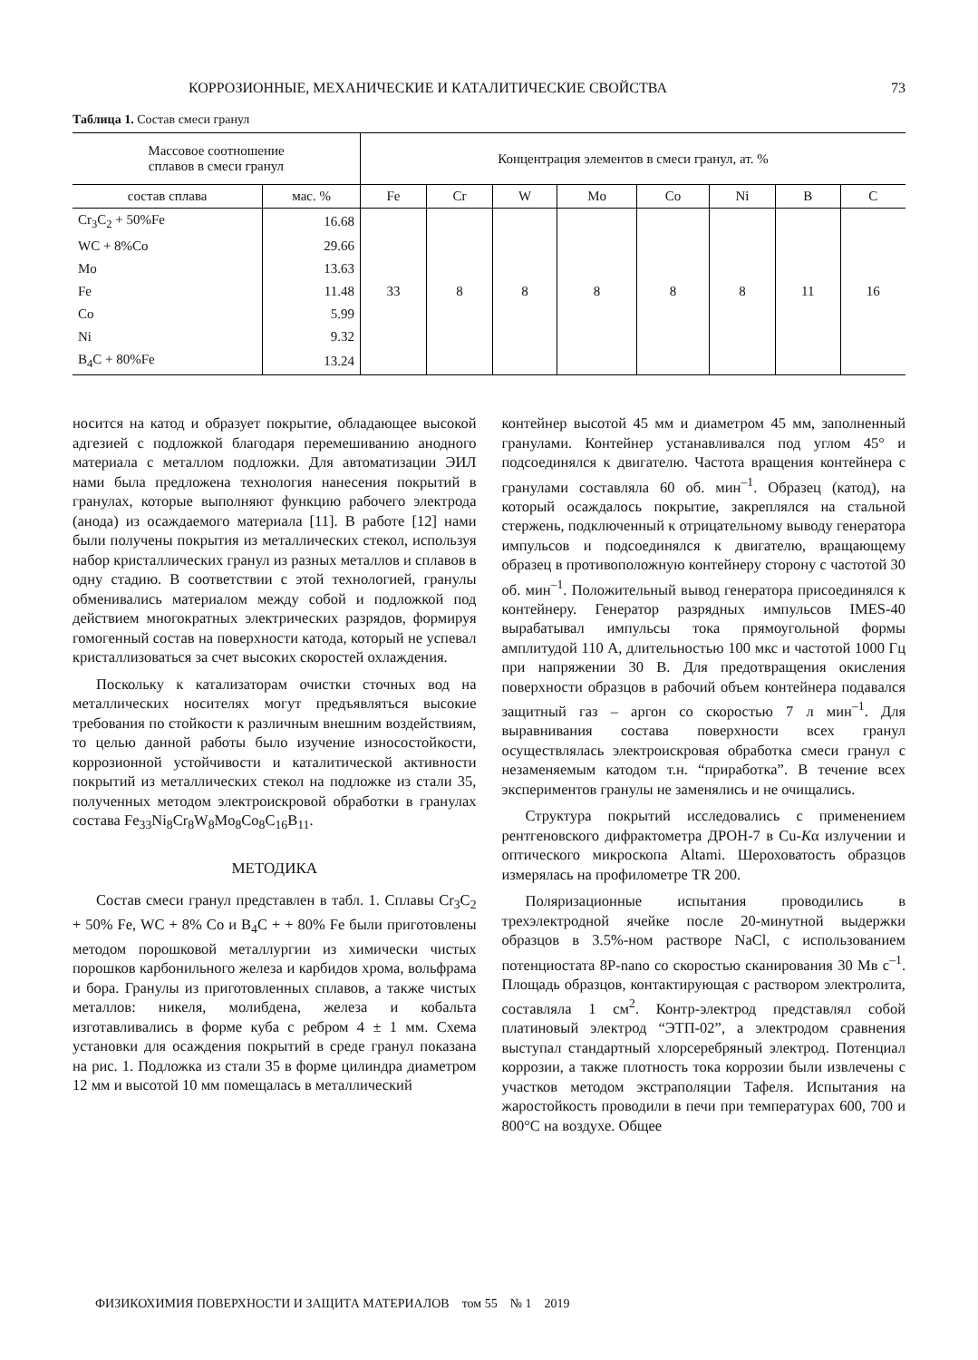КОРРОЗИОННЫЕ, МЕХАНИЧЕСКИЕ И КАТАЛИТИЧЕСКИЕ СВОЙСТВА 73
Таблица 1. Состав смеси гранул
| Массовое соотношение сплавов в смеси гранул | | Концентрация элементов в смеси гранул, ат. % | | | | | | | |
| --- | --- | --- | --- | --- | --- | --- | --- | --- | --- |
| состав сплава | мас. % | Fe | Cr | W | Mo | Co | Ni | B | C |
| Cr<sub>3</sub>C<sub>2</sub> + 50%Fe | 16.68 | 33 | 8 | 8 | 8 | 8 | 8 | 11 | 16 |
| WC + 8%Co | 29.66 | | | | | | | | |
| Mo | 13.63 | | | | | | | | |
| Fe | 11.48 | | | | | | | | |
| Co | 5.99 | | | | | | | | |
| Ni | 9.32 | | | | | | | | |
| B<sub>4</sub>C + 80%Fe | 13.24 | | | | | | | | |
носится на катод и образует покрытие, обладающее высокой адгезией с подложкой благодаря перемешиванию анодного материала с металлом подложки. Для автоматизации ЭИЛ нами была предложена технология нанесения покрытий в гранулах, которые выполняют функцию рабочего электрода (анода) из осаждаемого материала [11]. В работе [12] нами были получены покрытия из металлических стекол, используя набор кристаллических гранул из разных металлов и сплавов в одну стадию. В соответствии с этой технологией, гранулы обменивались материалом между собой и подложкой под действием многократных электрических разрядов, формируя гомогенный состав на поверхности катода, который не успевал кристаллизоваться за счет высоких скоростей охлаждения.
Поскольку к катализаторам очистки сточных вод на металлических носителях могут предъявляться высокие требования по стойкости к различным внешним воздействиям, то целью данной работы было изучение износостойкости, коррозионной устойчивости и каталитической активности покрытий из металлических стекол на подложке из стали 35, полученных методом электроискровой обработки в гранулах состава Fe<sub>33</sub>Ni<sub>8</sub>Cr<sub>8</sub>W<sub>8</sub>Mo<sub>8</sub>Co<sub>8</sub>C<sub>16</sub>B<sub>11</sub>.
МЕТОДИКА
Состав смеси гранул представлен в табл. 1. Сплавы Cr<sub>3</sub>C<sub>2</sub> + 50% Fe, WC + 8% Co и B<sub>4</sub>C + + 80% Fe были приготовлены методом порошковой металлургии из химически чистых порошков карбонильного железа и карбидов хрома, вольфрама и бора. Гранулы из приготовленных сплавов, а также чистых металлов: никеля, молибдена, железа и кобальта изготавливались в форме куба с ребром 4 ± 1 мм. Схема установки для осаждения покрытий в среде гранул показана на рис. 1. Подложка из стали 35 в форме цилиндра диаметром 12 мм и высотой 10 мм помещалась в металлический
контейнер высотой 45 мм и диаметром 45 мм, заполненный гранулами. Контейнер устанавливался под углом 45° и подсоединялся к двигателю. Частота вращения контейнера с гранулами составляла 60 об. мин<sup>–1</sup>. Образец (катод), на который осаждалось покрытие, закреплялся на стальной стержень, подключенный к отрицательному выводу генератора импульсов и подсоединялся к двигателю, вращающему образец в противоположную контейнеру сторону с частотой 30 об. мин<sup>–1</sup>. Положительный вывод генератора присоединялся к контейнеру. Генератор разрядных импульсов IMES-40 вырабатывал импульсы тока прямоугольной формы амплитудой 110 А, длительностью 100 мкс и частотой 1000 Гц при напряжении 30 В. Для предотвращения окисления поверхности образцов в рабочий объем контейнера подавался защитный газ – аргон со скоростью 7 л мин<sup>–1</sup>. Для выравнивания состава поверхности всех гранул осуществлялась электроискровая обработка смеси гранул с незаменяемым катодом т.н. “приработка”. В течение всех экспериментов гранулы не заменялись и не очищались.
Структура покрытий исследовались с применением рентгеновского дифрактометра ДРОН-7 в Cu-Kα излучении и оптического микроскопа Altami. Шероховатость образцов измерялась на профилометре TR 200.
Поляризационные испытания проводились в трехэлектродной ячейке после 20-минутной выдержки образцов в 3.5%-ном растворе NaCl, с использованием потенциостата 8P-nano со скоростью сканирования 30 Мв с<sup>–1</sup>. Площадь образцов, контактирующая с раствором электролита, составляла 1 см<sup>2</sup>. Контр-электрод представлял собой платиновый электрод “ЭТП-02”, а электродом сравнения выступал стандартный хлорсеребряный электрод. Потенциал коррозии, а также плотность тока коррозии были извлечены с участков методом экстраполяции Тафеля. Испытания на жаростойкость проводили в печи при температурах 600, 700 и 800°С на воздухе. Общее
ФИЗИКОХИМИЯ ПОВЕРХНОСТИ И ЗАЩИТА МАТЕРИАЛОВ том 55 № 1 2019